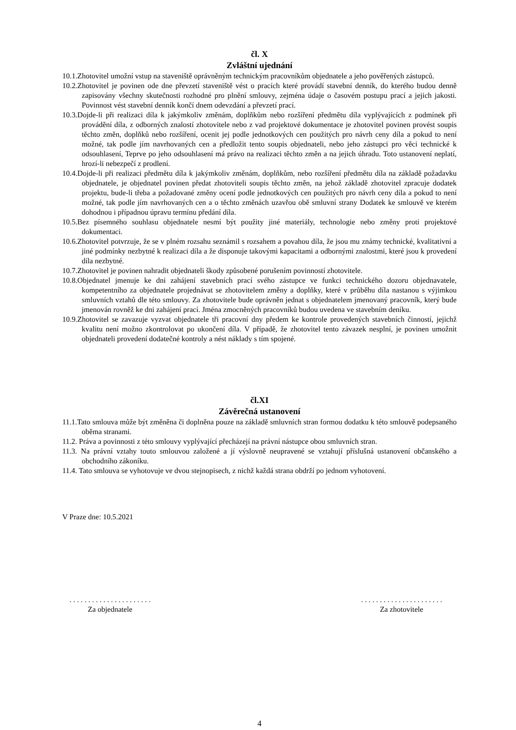čl. X
Zvláštní ujednání
10.1.Zhotovitel umožní vstup na staveniště oprávněným technickým pracovníkům objednatele a jeho pověřených zástupců.
10.2.Zhotovitel je povinen ode dne převzetí staveniště vést o pracích které provádí stavební denník, do kterého budou denně zapisovány všechny skutečnosti rozhodné pro plnění smlouvy, zejména údaje o časovém postupu prací a jejich jakosti. Povinnost vést stavební denník končí dnem odevzdání a převzetí prací.
10.3.Dojde-li při realizaci díla k jakýmkoliv změnám, doplňkům nebo rozšíření předmětu díla vyplývajících z podmínek při provádění díla, z odborných znalostí zhotovitele nebo z vad projektové dokumentace je zhotovitel povinen provést soupis těchto změn, doplňků nebo rozšíření, ocenit jej podle jednotkových cen použitých pro návrh ceny díla a pokud to není možné, tak podle jím navrhovaných cen a předložit tento soupis objednateli, nebo jeho zástupci pro věci technické k odsouhlasení, Teprve po jeho odsouhlasení má právo na realizaci těchto změn a na jejich úhradu. Toto ustanovení neplatí, hrozí-li nebezpečí z prodlení.
10.4.Dojde-li při realizaci předmětu díla k jakýmkoliv změnám, doplňkům, nebo rozšíření předmětu díla na základě požadavku objednatele, je objednatel povinen předat zhotoviteli soupis těchto změn, na jehož základě zhotovitel zpracuje dodatek projektu, bude-li třeba a požadované změny ocení podle jednotkových cen použitých pro návrh ceny díla a pokud to není možné, tak podle jím navrhovaných cen a o těchto změnách uzavřou obě smluvní strany Dodatek ke smlouvě ve kterém dohodnou i případnou úpravu termínu předání díla.
10.5.Bez písemného souhlasu objednatele nesmí být použity jiné materiály, technologie nebo změny proti projektové dokumentaci.
10.6.Zhotovitel potvrzuje, že se v plném rozsahu seznámil s rozsahem a povahou díla, že jsou mu známy technické, kvalitativní a jiné podmínky nezbytné k realizaci díla a že disponuje takovými kapacitami a odbornými znalostmi, které jsou k provedení díla nezbytné.
10.7.Zhotovitel je povinen nahradit objednateli škody způsobené porušením povinností zhotovitele.
10.8.Objednatel jmenuje ke dni zahájení stavebních prací svého zástupce ve funkci technického dozoru objednavatele, kompetentního za objednatele projednávat se zhotovitelem změny a doplňky, které v průběhu díla nastanou s výjimkou smluvních vztahů dle této smlouvy. Za zhotovitele bude oprávněn jednat s objednatelem jmenovaný pracovník, který bude jmenován rovněž ke dni zahájení prací. Jména zmocněných pracovníků budou uvedena ve stavebním deníku.
10.9.Zhotovitel se zavazuje vyzvat objednatele tři pracovní dny předem ke kontrole provedených stavebních činností, jejichž kvalitu není možno zkontrolovat po ukončení díla. V případě, že zhotovitel tento závazek nesplní, je povinen umožnit objednateli provedení dodatečné kontroly a nést náklady s tím spojené.
čl.XI
Závěrečná ustanovení
11.1.Tato smlouva může být změněna či doplněna pouze na základě smluvních stran formou dodatku k této smlouvě podepsaného oběma stranami.
11.2. Práva a povinnosti z této smlouvy vyplývající přecházejí na právní nástupce obou smluvních stran.
11.3. Na právní vztahy touto smlouvou založené a jí výslovně neupravené se vztahují příslušná ustanovení občanského a obchodního zákoníku.
11.4. Tato smlouva se vyhotovuje ve dvou stejnopisech, z nichž každá strana obdrží po jednom vyhotovení.
V Praze dne: 10.5.2021
. . . . . . . . . . . . . . . . . . . . . .
Za objednatele
. . . . . . . . . . . . . . . . . . . . . .
Za zhotovitele
4